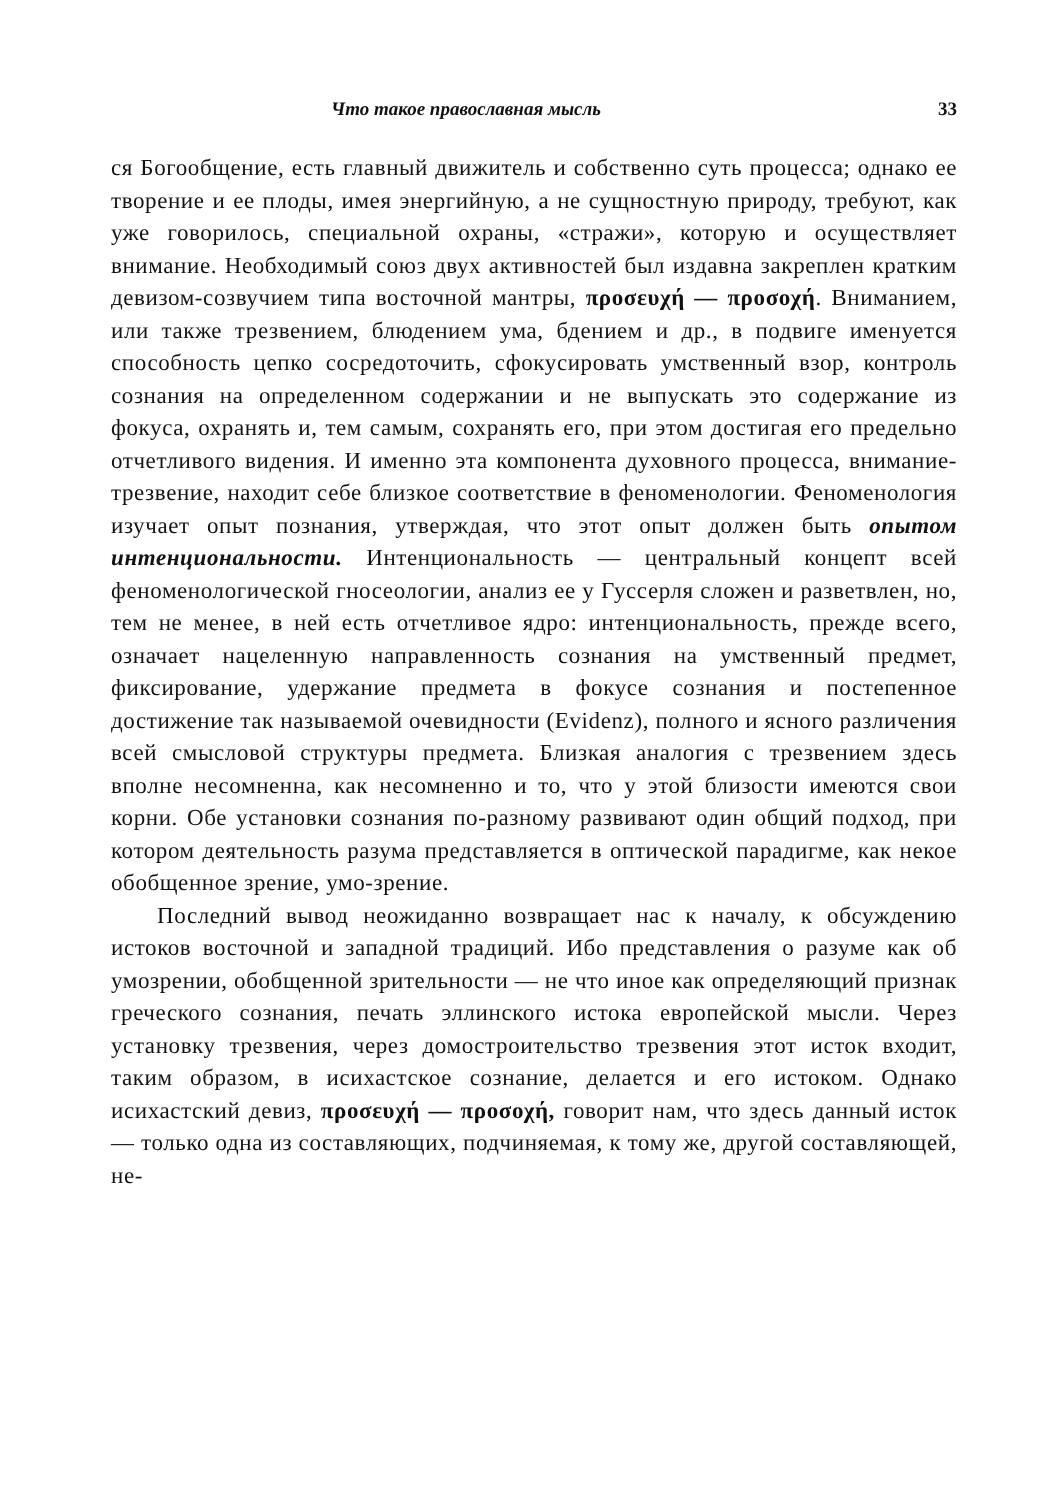Что такое православная мысль 33
ся Богообщение, есть главный движитель и собственно суть процесса; однако ее творение и ее плоды, имея энергийную, а не сущностную природу, требуют, как уже говорилось, специальной охраны, «стражи», которую и осуществляет внимание. Необходимый союз двух активностей был издавна закреплен кратким девизом-созвучием типа восточной мантры, προσευχή — προσοχή. Вниманием, или также трезвением, блюдением ума, бдением и др., в подвиге именуется способность цепко сосредоточить, сфокусировать умственный взор, контроль сознания на определенном содержании и не выпускать это содержание из фокуса, охранять и, тем самым, сохранять его, при этом достигая его предельно отчетливого видения. И именно эта компонента духовного процесса, внимание-трезвение, находит себе близкое соответствие в феноменологии. Феноменология изучает опыт познания, утверждая, что этот опыт должен быть опытом интенциональности. Интенциональность — центральный концепт всей феноменологической гносеологии, анализ ее у Гуссерля сложен и разветвлен, но, тем не менее, в ней есть отчетливое ядро: интенциональность, прежде всего, означает нацеленную направленность сознания на умственный предмет, фиксирование, удержание предмета в фокусе сознания и постепенное достижение так называемой очевидности (Evidenz), полного и ясного различения всей смысловой структуры предмета. Близкая аналогия с трезвением здесь вполне несомненна, как несомненно и то, что у этой близости имеются свои корни. Обе установки сознания по-разному развивают один общий подход, при котором деятельность разума представляется в оптической парадигме, как некое обобщенное зрение, умо-зрение.
Последний вывод неожиданно возвращает нас к началу, к обсуждению истоков восточной и западной традиций. Ибо представления о разуме как об умозрении, обобщенной зрительности — не что иное как определяющий признак греческого сознания, печать эллинского истока европейской мысли. Через установку трезвения, через домостроительство трезвения этот исток входит, таким образом, в исихастское сознание, делается и его истоком. Однако исихастский девиз, προσευχή — προσοχή, говорит нам, что здесь данный исток — только одна из составляющих, подчиняемая, к тому же, другой составляющей, не-